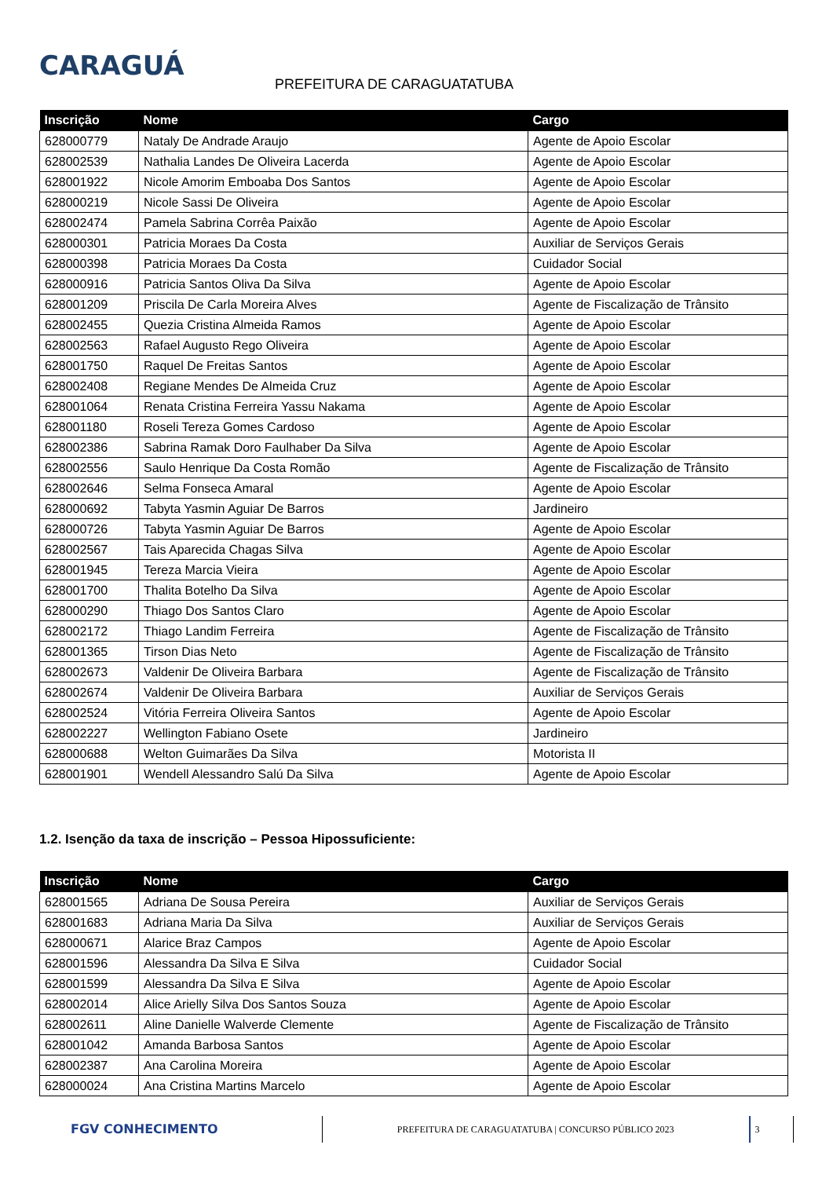CARAGUÁ
PREFEITURA DE CARAGUATATUBA
| Inscrição | Nome | Cargo |
| --- | --- | --- |
| 628000779 | Nataly De Andrade Araujo | Agente de Apoio Escolar |
| 628002539 | Nathalia Landes De Oliveira Lacerda | Agente de Apoio Escolar |
| 628001922 | Nicole Amorim Emboaba Dos Santos | Agente de Apoio Escolar |
| 628000219 | Nicole Sassi De Oliveira | Agente de Apoio Escolar |
| 628002474 | Pamela Sabrina Corrêa Paixão | Agente de Apoio Escolar |
| 628000301 | Patricia Moraes Da Costa | Auxiliar de Serviços Gerais |
| 628000398 | Patricia Moraes Da Costa | Cuidador Social |
| 628000916 | Patricia Santos Oliva Da Silva | Agente de Apoio Escolar |
| 628001209 | Priscila De Carla Moreira Alves | Agente de Fiscalização de Trânsito |
| 628002455 | Quezia Cristina Almeida Ramos | Agente de Apoio Escolar |
| 628002563 | Rafael Augusto Rego Oliveira | Agente de Apoio Escolar |
| 628001750 | Raquel De Freitas Santos | Agente de Apoio Escolar |
| 628002408 | Regiane Mendes De Almeida Cruz | Agente de Apoio Escolar |
| 628001064 | Renata Cristina Ferreira Yassu Nakama | Agente de Apoio Escolar |
| 628001180 | Roseli Tereza Gomes Cardoso | Agente de Apoio Escolar |
| 628002386 | Sabrina Ramak Doro Faulhaber Da Silva | Agente de Apoio Escolar |
| 628002556 | Saulo Henrique Da Costa Romão | Agente de Fiscalização de Trânsito |
| 628002646 | Selma Fonseca Amaral | Agente de Apoio Escolar |
| 628000692 | Tabyta Yasmin Aguiar De Barros | Jardineiro |
| 628000726 | Tabyta Yasmin Aguiar De Barros | Agente de Apoio Escolar |
| 628002567 | Tais Aparecida Chagas Silva | Agente de Apoio Escolar |
| 628001945 | Tereza Marcia Vieira | Agente de Apoio Escolar |
| 628001700 | Thalita Botelho Da Silva | Agente de Apoio Escolar |
| 628000290 | Thiago Dos Santos Claro | Agente de Apoio Escolar |
| 628002172 | Thiago Landim Ferreira | Agente de Fiscalização de Trânsito |
| 628001365 | Tirson Dias Neto | Agente de Fiscalização de Trânsito |
| 628002673 | Valdenir De Oliveira Barbara | Agente de Fiscalização de Trânsito |
| 628002674 | Valdenir De Oliveira Barbara | Auxiliar de Serviços Gerais |
| 628002524 | Vitória Ferreira Oliveira Santos | Agente de Apoio Escolar |
| 628002227 | Wellington Fabiano Osete | Jardineiro |
| 628000688 | Welton Guimarães Da Silva | Motorista II |
| 628001901 | Wendell Alessandro Salú Da Silva | Agente de Apoio Escolar |
1.2. Isenção da taxa de inscrição – Pessoa Hipossuficiente:
| Inscrição | Nome | Cargo |
| --- | --- | --- |
| 628001565 | Adriana De Sousa Pereira | Auxiliar de Serviços Gerais |
| 628001683 | Adriana Maria Da Silva | Auxiliar de Serviços Gerais |
| 628000671 | Alarice Braz Campos | Agente de Apoio Escolar |
| 628001596 | Alessandra Da Silva E Silva | Cuidador Social |
| 628001599 | Alessandra Da Silva E Silva | Agente de Apoio Escolar |
| 628002014 | Alice Arielly Silva Dos Santos Souza | Agente de Apoio Escolar |
| 628002611 | Aline Danielle Walverde Clemente | Agente de Fiscalização de Trânsito |
| 628001042 | Amanda Barbosa Santos | Agente de Apoio Escolar |
| 628002387 | Ana Carolina Moreira | Agente de Apoio Escolar |
| 628000024 | Ana Cristina Martins Marcelo | Agente de Apoio Escolar |
FGV CONHECIMENTO
PREFEITURA DE CARAGUATATUBA | CONCURSO PÚBLICO 2023
3